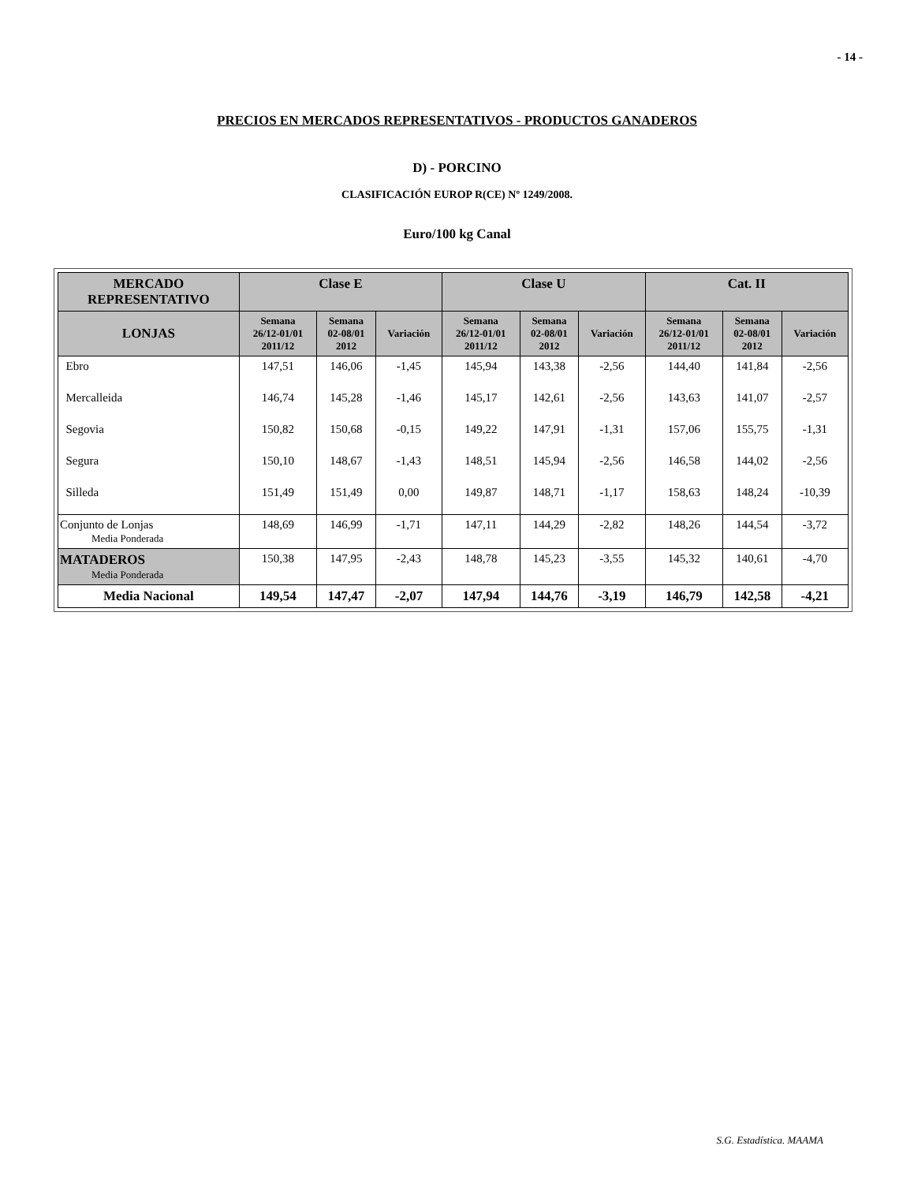- 14 -
PRECIOS EN MERCADOS REPRESENTATIVOS - PRODUCTOS GANADEROS
D) - PORCINO
CLASIFICACIÓN EUROP R(CE) Nº 1249/2008.
Euro/100 kg Canal
| MERCADO REPRESENTATIVO | Clase E | | | Clase U | | | Cat. II | | |
| --- | --- | --- | --- | --- | --- | --- | --- | --- | --- |
| LONJAS | Semana 26/12-01/01 2011/12 | Semana 02-08/01 2012 | Variación | Semana 26/12-01/01 2011/12 | Semana 02-08/01 2012 | Variación | Semana 26/12-01/01 2011/12 | Semana 02-08/01 2012 | Variación |
| Ebro | 147,51 | 146,06 | -1,45 | 145,94 | 143,38 | -2,56 | 144,40 | 141,84 | -2,56 |
| Mercalleida | 146,74 | 145,28 | -1,46 | 145,17 | 142,61 | -2,56 | 143,63 | 141,07 | -2,57 |
| Segovia | 150,82 | 150,68 | -0,15 | 149,22 | 147,91 | -1,31 | 157,06 | 155,75 | -1,31 |
| Segura | 150,10 | 148,67 | -1,43 | 148,51 | 145,94 | -2,56 | 146,58 | 144,02 | -2,56 |
| Silleda | 151,49 | 151,49 | 0,00 | 149,87 | 148,71 | -1,17 | 158,63 | 148,24 | -10,39 |
| Conjunto de Lonjas Media Ponderada | 148,69 | 146,99 | -1,71 | 147,11 | 144,29 | -2,82 | 148,26 | 144,54 | -3,72 |
| MATADEROS Media Ponderada | 150,38 | 147,95 | -2,43 | 148,78 | 145,23 | -3,55 | 145,32 | 140,61 | -4,70 |
| Media Nacional | 149,54 | 147,47 | -2,07 | 147,94 | 144,76 | -3,19 | 146,79 | 142,58 | -4,21 |
S.G. Estadística. MAAMA